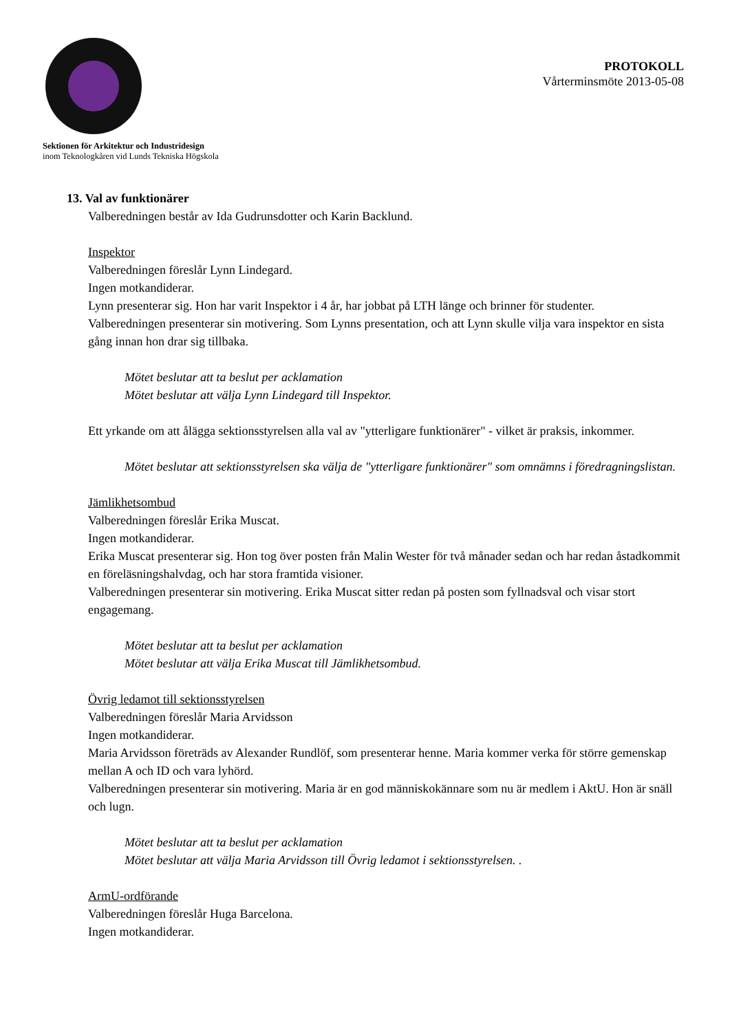Sektionen för Arkitektur och Industridesign
inom Teknologkåren vid Lunds Tekniska Högskola
PROTOKOLL
Vårterminsmöte 2013-05-08
13. Val av funktionärer
Valberedningen består av Ida Gudrunsdotter och Karin Backlund.
Inspektor
Valberedningen föreslår Lynn Lindegard.
Ingen motkandiderar.
Lynn presenterar sig. Hon har varit Inspektor i 4 år, har jobbat på LTH länge och brinner för studenter.
Valberedningen presenterar sin motivering. Som Lynns presentation, och att Lynn skulle vilja vara inspektor en sista gång innan hon drar sig tillbaka.
Mötet beslutar att ta beslut per acklamation
Mötet beslutar att välja Lynn Lindegard till Inspektor.
Ett yrkande om att ålägga sektionsstyrelsen alla val av "ytterligare funktionärer" - vilket är praksis, inkommer.
Mötet beslutar att sektionsstyrelsen ska välja de "ytterligare funktionärer" som omnämns i föredragningslistan.
Jämlikhetsombud
Valberedningen föreslår Erika Muscat.
Ingen motkandiderar.
Erika Muscat presenterar sig. Hon tog över posten från Malin Wester för två månader sedan och har redan åstadkommit en föreläsningshalvdag, och har stora framtida visioner.
Valberedningen presenterar sin motivering. Erika Muscat sitter redan på posten som fyllnadsval och visar stort engagemang.
Mötet beslutar att ta beslut per acklamation
Mötet beslutar att välja Erika Muscat till Jämlikhetsombud.
Övrig ledamot till sektionsstyrelsen
Valberedningen föreslår Maria Arvidsson
Ingen motkandiderar.
Maria Arvidsson företräds av Alexander Rundlöf, som presenterar henne. Maria kommer verka för större gemenskap mellan A och ID och vara lyhörd.
Valberedningen presenterar sin motivering. Maria är en god människokännare som nu är medlem i AktU. Hon är snäll och lugn.
Mötet beslutar att ta beslut per acklamation
Mötet beslutar att välja Maria Arvidsson till Övrig ledamot i sektionsstyrelsen. .
ArmU-ordförande
Valberedningen föreslår Huga Barcelona.
Ingen motkandiderar.